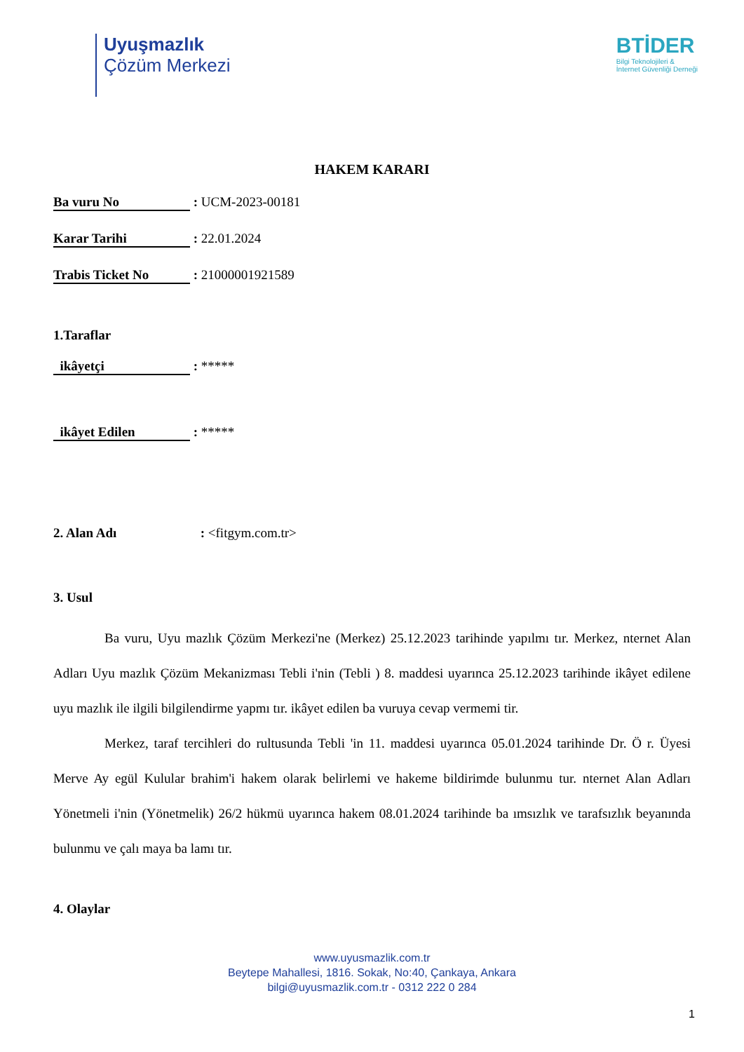Uyuşmazlık
Çözüm Merkezi
BTİDER
Bilgi Teknolojileri &
İnternet Güvenliği Derneği
HAKEM KARARI
Ba vuru No : UCM-2023-00181
Karar Tarihi : 22.01.2024
Trabis Ticket No : 21000001921589
1.Taraflar
ikâyetçi : *****
ikâyet Edilen : *****
2. Alan Adı : <fitgym.com.tr>
3. Usul
Ba vuru, Uyu mazlık Çözüm Merkezi'ne (Merkez) 25.12.2023 tarihinde yapılmı tır. Merkez, nternet Alan Adları Uyu mazlık Çözüm Mekanizması Tebli i'nin (Tebli ) 8. maddesi uyarınca 25.12.2023 tarihinde ikâyet edilene uyu mazlık ile ilgili bilgilendirme yapmı tır. ikâyet edilen ba vuruya cevap vermemi tir.
Merkez, taraf tercihleri do rultusunda Tebli 'in 11. maddesi uyarınca 05.01.2024 tarihinde Dr. Ö r. Üyesi Merve Ay egül Kulular brahim'i hakem olarak belirlemi ve hakeme bildirimde bulunmu tur. nternet Alan Adları Yönetmeli i'nin (Yönetmelik) 26/2 hükmü uyarınca hakem 08.01.2024 tarihinde ba ımsızlık ve tarafsızlık beyanında bulunmu ve çalı maya ba lamı tır.
4. Olaylar
www.uyusmazlik.com.tr
Beytepe Mahallesi, 1816. Sokak, No:40, Çankaya, Ankara
bilgi@uyusmazlik.com.tr - 0312 222 0 284
1